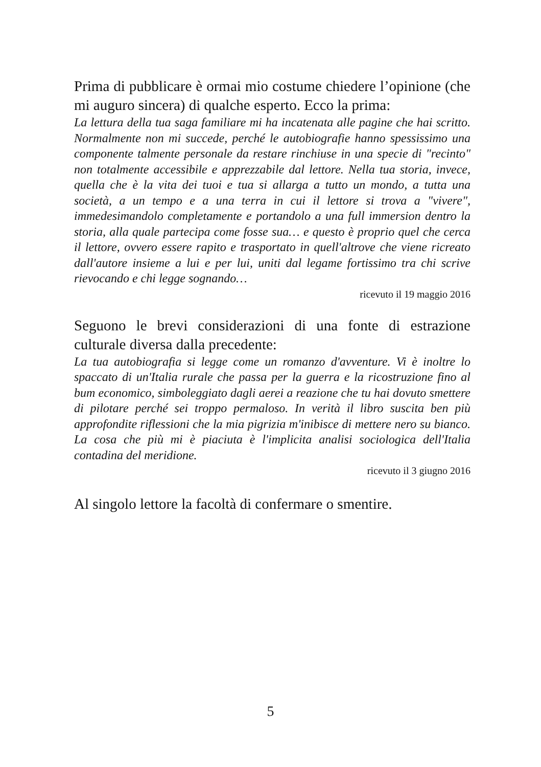Prima di pubblicare è ormai mio costume chiedere l’opinione (che mi auguro sincera) di qualche esperto. Ecco la prima:
La lettura della tua saga familiare mi ha incatenata alle pagine che hai scritto. Normalmente non mi succede, perché le autobiografie hanno spessissimo una componente talmente personale da restare rinchiuse in una specie di "recinto" non totalmente accessibile e apprezzabile dal lettore. Nella tua storia, invece, quella che è la vita dei tuoi e tua si allarga a tutto un mondo, a tutta una società, a un tempo e a una terra in cui il lettore si trova a "vivere", immedesimandolo completamente e portandolo a una full immersion dentro la storia, alla quale partecipa come fosse sua… e questo è proprio quel che cerca il lettore, ovvero essere rapito e trasportato in quell'altrove che viene ricreato dall'autore insieme a lui e per lui, uniti dal legame fortissimo tra chi scrive rievocando e chi legge sognando…
ricevuto il 19 maggio 2016
Seguono le brevi considerazioni di una fonte di estrazione culturale diversa dalla precedente:
La tua autobiografia si legge come un romanzo d'avventure. Vi è inoltre lo spaccato di un'Italia rurale che passa per la guerra e la ricostruzione fino al bum economico, simboleggiato dagli aerei a reazione che tu hai dovuto smettere di pilotare perché sei troppo permaloso. In verità il libro suscita ben più approfondite riflessioni che la mia pigrizia m'inibisce di mettere nero su bianco. La cosa che più mi è piaciuta è l'implicita analisi sociologica dell'Italia contadina del meridione.
ricevuto il 3 giugno 2016
Al singolo lettore la facoltà di confermare o smentire.
5